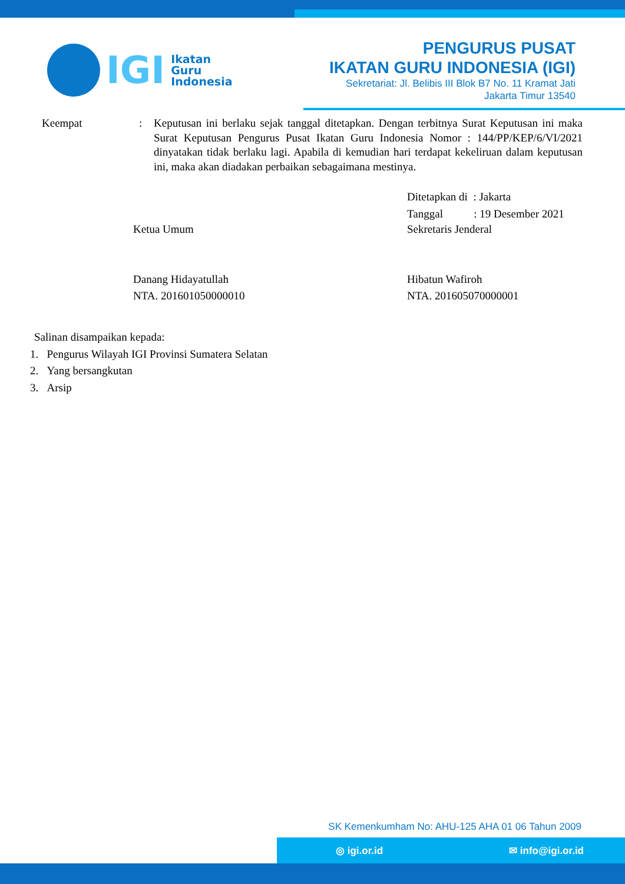IGI
Ikatan
Guru
Indonesia
PENGURUS PUSAT
IKATAN GURU INDONESIA (IGI)
Sekretariat: Jl. Belibis III Blok B7 No. 11 Kramat Jati
Jakarta Timur 13540
Keempat : Keputusan ini berlaku sejak tanggal ditetapkan. Dengan terbitnya Surat Keputusan ini maka Surat Keputusan Pengurus Pusat Ikatan Guru Indonesia Nomor : 144/PP/KEP/6/VI/2021 dinyatakan tidak berlaku lagi. Apabila di kemudian hari terdapat kekeliruan dalam keputusan ini, maka akan diadakan perbaikan sebagaimana mestinya.
Ditetapkan di : Jakarta
Tanggal : 19 Desember 2021
Ketua Umum
Danang Hidayatullah
NTA. 201601050000010
Sekretaris Jenderal
Hibatun Wafiroh
NTA. 201605070000001
Salinan disampaikan kepada:
1. Pengurus Wilayah IGI Provinsi Sumatera Selatan
2. Yang bersangkutan
3. Arsip
SK Kemenkumham No: AHU-125 AHA 01 06 Tahun 2009
◎ igi.or.id ✉ info@igi.or.id